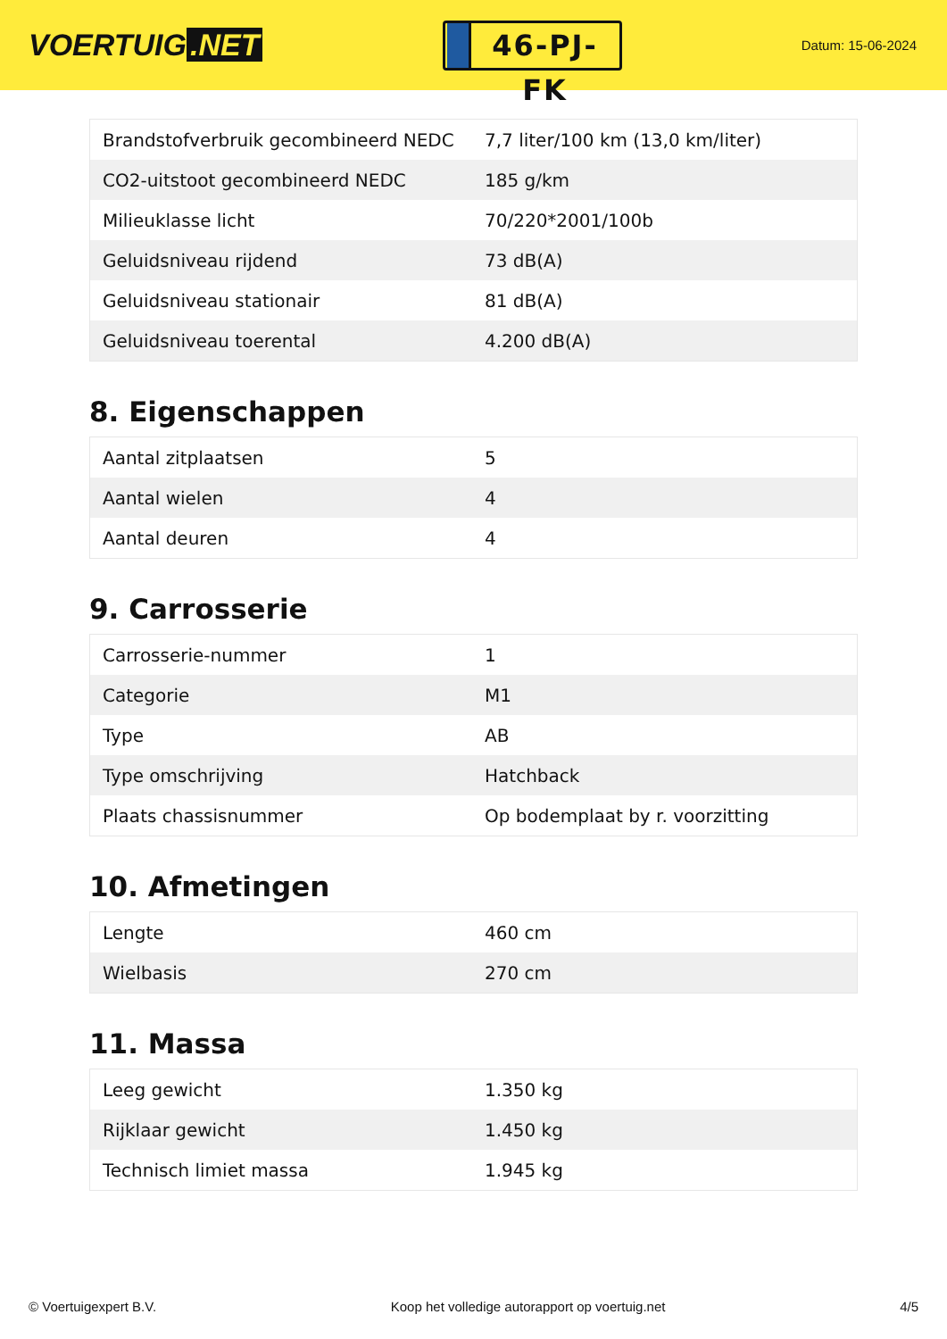VOERTUIG.NET
46-PJ-FK
Datum: 15-06-2024
| Brandstofverbruik gecombineerd NEDC | 7,7 liter/100 km (13,0 km/liter) |
| CO2-uitstoot gecombineerd NEDC | 185 g/km |
| Milieuklasse licht | 70/220*2001/100b |
| Geluidsniveau rijdend | 73 dB(A) |
| Geluidsniveau stationair | 81 dB(A) |
| Geluidsniveau toerental | 4.200 dB(A) |
8. Eigenschappen
| Aantal zitplaatsen | 5 |
| Aantal wielen | 4 |
| Aantal deuren | 4 |
9. Carrosserie
| Carrosserie-nummer | 1 |
| Categorie | M1 |
| Type | AB |
| Type omschrijving | Hatchback |
| Plaats chassisnummer | Op bodemplaat by r. voorzitting |
10. Afmetingen
| Lengte | 460 cm |
| Wielbasis | 270 cm |
11. Massa
| Leeg gewicht | 1.350 kg |
| Rijklaar gewicht | 1.450 kg |
| Technisch limiet massa | 1.945 kg |
© Voertuigexpert B.V. Koop het volledige autorapport op voertuig.net 4/5